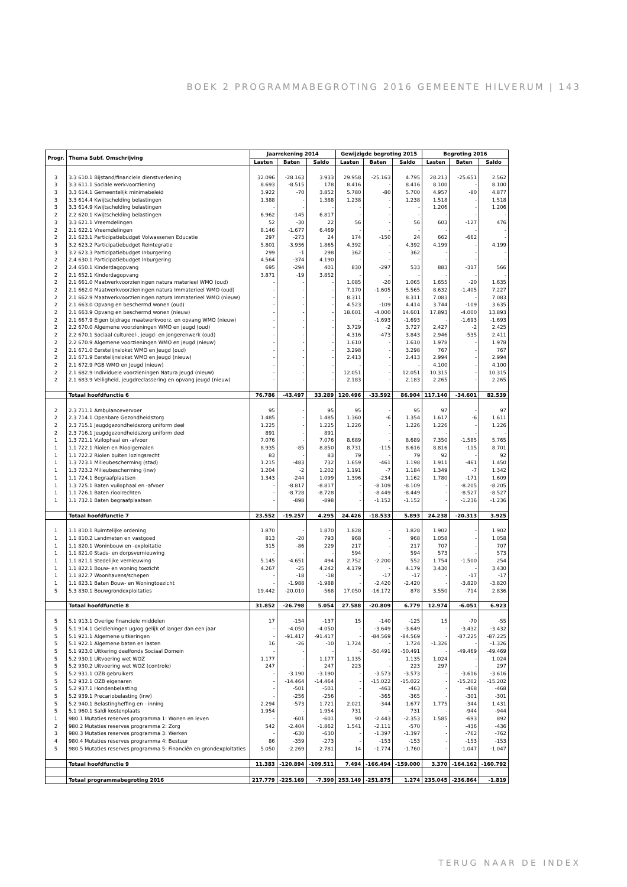BOEK 2 PROGRAMMABEGROTING 2016 GEMEENTE HILVERUM | 143
| Progr. | Thema Subf. Omschrijving | Jaarrekening 2014 | | | Gewijzigde begroting 2015 | | | Begroting 2016 | | |
| --- | --- | --- | --- | --- | --- | --- | --- | --- | --- | --- |
| | | Lasten | Baten | Saldo | Lasten | Baten | Saldo | Lasten | Baten | Saldo |
| 3 | 3.3 610.1 Bijstand/financiele dienstverlening | 32.096 | -28.163 | 3.933 | 29.958 | -25.163 | 4.795 | 28.213 | -25.651 | 2.562 |
| 3 | 3.3 611.1 Sociale werkvoorziening | 8.693 | -8.515 | 178 | 8.416 | - | 8.416 | 8.100 | - | 8.100 |
| 3 | 3.3 614.1 Gemeentelijk minimabeleid | 3.922 | -70 | 3.852 | 5.780 | -80 | 5.700 | 4.957 | -80 | 4.877 |
| 3 | 3.3 614.4 Kwijtschelding belastingen | 1.388 | - | 1.388 | 1.238 | - | 1.238 | 1.518 | - | 1.518 |
| 3 | 3.3 614.9 Kwijtschelding belastingen | - | - | - | - | - | - | 1.206 | - | 1.206 |
| 2 | 2.2 620.1 Kwijtschelding belastingen | 6.962 | -145 | 6.817 | - | - | - | - | - | - |
| 3 | 3.3 621.1 Vreemdelingen | 52 | -30 | 22 | 56 | - | 56 | 603 | -127 | 476 |
| 2 | 2.1 622.1 Vreemdelingen | 8.146 | -1.677 | 6.469 | - | - | - | - | - | - |
| 2 | 2.1 623.1 Participatiebudget Volwassenen Educatie | 297 | -273 | 24 | 174 | -150 | 24 | 662 | -662 | - |
| 3 | 3.2 623.2 Participatiebudget Reintegratie | 5.801 | -3.936 | 1.865 | 4.392 | - | 4.392 | 4.199 | - | 4.199 |
| 3 | 3.2 623.3 Participatiebudget Inburgering | 299 | -1 | 298 | 362 | - | 362 | - | - | - |
| 2 | 2.4 630.1 Participatiebudget Inburgering | 4.564 | -374 | 4.190 | - | - | - | - | - | - |
| 2 | 2.4 650.1 Kinderdagopvang | 695 | -294 | 401 | 830 | -297 | 533 | 883 | -317 | 566 |
| 2 | 2.1 652.1 Kinderdagopvang | 3.871 | -19 | 3.852 | - | - | - | - | - | - |
| 2 | 2.1 661.0 Maatwerkvoorzieningen natura materieel WMO (oud) | - | - | - | 1.085 | -20 | 1.065 | 1.655 | -20 | 1.635 |
| 2 | 2.1 662.0 Maatwerkvoorzieningen natura Immaterieel WMO (oud) | - | - | - | 7.170 | -1.605 | 5.565 | 8.632 | -1.405 | 7.227 |
| 2 | 2.1 662.9 Maatwerkvoorzieningen natura Immaterieel WMO (nieuw) | - | - | - | 8.311 | - | 8.311 | 7.083 | - | 7.083 |
| 2 | 2.1 663.0 Opvang en beschermd wonen (oud) | - | - | - | 4.523 | -109 | 4.414 | 3.744 | -109 | 3.635 |
| 2 | 2.1 663.9 Opvang en beschermd wonen (nieuw) | - | - | - | 18.601 | -4.000 | 14.601 | 17.893 | -4.000 | 13.893 |
| 2 | 2.1 667.9 Eigen bijdrage maatwerkvoorz. en opvang WMO (nieuw) | - | - | - | - | -1.693 | -1.693 | - | -1.693 | -1.693 |
| 2 | 2.2 670.0 Algemene voorzieningen WMO en jeugd (oud) | - | - | - | 3.729 | -2 | 3.727 | 2.427 | -2 | 2.425 |
| 2 | 2.2 670.1 Sociaal cultureel-, jeugd- en jongerenwerk (oud) | - | - | - | 4.316 | -473 | 3.843 | 2.946 | -535 | 2.411 |
| 2 | 2.2 670.9 Algemene voorzieningen WMO en jeugd (nieuw) | - | - | - | 1.610 | - | 1.610 | 1.978 | - | 1.978 |
| 2 | 2.1 671.0 Eerstelijnsloket WMO en Jeugd (oud) | - | - | - | 3.298 | - | 3.298 | 767 | - | 767 |
| 2 | 2.1 671.9 Eerstelijnsloket WMO en Jeugd (nieuw) | - | - | - | 2.413 | - | 2.413 | 2.994 | - | 2.994 |
| 2 | 2.1 672.9 PGB WMO en Jeugd (nieuw) | - | - | - | - | - | - | 4.100 | - | 4.100 |
| 2 | 2.1 682.9 Individuele voorzieningen Natura Jeugd (nieuw) | - | - | - | 12.051 | - | 12.051 | 10.315 | - | 10.315 |
| 2 | 2.1 683.9 Veiligheid, jeugdreclassering en opvang jeugd (nieuw) | - | - | - | 2.183 | - | 2.183 | 2.265 | - | 2.265 |
| | Totaal hoofdfunctie 6 | 76.786 | -43.497 | 33.289 | 120.496 | -33.592 | 86.904 | 117.140 | -34.601 | 82.539 |
| 2 | 2.3 711.1 Ambulancevervoer | 95 | - | 95 | 95 | - | 95 | 97 | - | 97 |
| 2 | 2.3 714.1 Openbare Gezondheidszorg | 1.485 | - | 1.485 | 1.360 | -6 | 1.354 | 1.617 | -6 | 1.611 |
| 2 | 2.3 715.1 Jeugdgezondheidszorg uniform deel | 1.225 | - | 1.225 | 1.226 | - | 1.226 | 1.226 | - | 1.226 |
| 2 | 2.3 716.1 Jeugdgezondheidszorg uniform deel | 891 | - | 891 | - | - | - | - | - | - |
| 1 | 1.3 721.1 Vuilophaal en -afvoer | 7.076 | - | 7.076 | 8.689 | - | 8.689 | 7.350 | -1.585 | 5.765 |
| 1 | 1.1 722.1 Riolen en Rioolgemalen | 8.935 | -85 | 8.850 | 8.731 | -115 | 8.616 | 8.816 | -115 | 8.701 |
| 1 | 1.1 722.2 Riolen buiten lozingsrecht | 83 | - | 83 | 79 | - | 79 | 92 | - | 92 |
| 1 | 1.3 723.1 Milieubescherming (stad) | 1.215 | -483 | 732 | 1.659 | -461 | 1.198 | 1.911 | -461 | 1.450 |
| 1 | 1.3 723.2 Milieubescherming (inw) | 1.204 | -2 | 1.202 | 1.191 | -7 | 1.184 | 1.349 | -7 | 1.342 |
| 1 | 1.1 724.1 Begraafplaatsen | 1.343 | -244 | 1.099 | 1.396 | -234 | 1.162 | 1.780 | -171 | 1.609 |
| 1 | 1.3 725.1 Baten vuilophaal en -afvoer | - | -8.817 | -8.817 | - | -8.109 | -8.109 | - | -8.205 | -8.205 |
| 1 | 1.1 726.1 Baten rioolrechten | - | -8.728 | -8.728 | - | -8.449 | -8.449 | - | -8.527 | -8.527 |
| 1 | 1.1 732.1 Baten begraafplaatsen | - | -898 | -898 | - | -1.152 | -1.152 | - | -1.236 | -1.236 |
| | Totaal hoofdfunctie 7 | 23.552 | -19.257 | 4.295 | 24.426 | -18.533 | 5.893 | 24.238 | -20.313 | 3.925 |
| 1 | 1.1 810.1 Ruimtelijke ordening | 1.870 | - | 1.870 | 1.828 | - | 1.828 | 1.902 | - | 1.902 |
| 1 | 1.1 810.2 Landmeten en vastgoed | 813 | -20 | 793 | 968 | - | 968 | 1.058 | - | 1.058 |
| 1 | 1.1 820.1 Woninbouw en -exploitatie | 315 | -86 | 229 | 217 | - | 217 | 707 | - | 707 |
| 1 | 1.1 821.0 Stads- en dorpsvernieuwing | - | - | - | 594 | - | 594 | 573 | - | 573 |
| 1 | 1.1 821.1 Stedelijke vernieuwing | 5.145 | -4.651 | 494 | 2.752 | -2.200 | 552 | 1.754 | -1.500 | 254 |
| 1 | 1.1 822.1 Bouw- en woning toezicht | 4.267 | -25 | 4.242 | 4.179 | - | 4.179 | 3.430 | - | 3.430 |
| 1 | 1.1 822.7 Woonhavens/schepen | - | -18 | -18 | - | -17 | -17 | - | -17 | -17 |
| 1 | 1.1 823.1 Baten Bouw- en Woningtoezicht | - | -1.988 | -1.988 | - | -2.420 | -2.420 | - | -3.820 | -3.820 |
| 5 | 5.3 830.1 Bouwgrondexploitaties | 19.442 | -20.010 | -568 | 17.050 | -16.172 | 878 | 3.550 | -714 | 2.836 |
| | Totaal hoofdfunctie 8 | 31.852 | -26.798 | 5.054 | 27.588 | -20.809 | 6.779 | 12.974 | -6.051 | 6.923 |
| 5 | 5.1 913.1 Overige financiele middelen | 17 | -154 | -137 | 15 | -140 | -125 | 15 | -70 | -55 |
| 5 | 5.1 914.1 Geldleningen ug/og gelijk of langer dan een jaar | - | -4.050 | -4.050 | - | -3.649 | -3.649 | - | -3.432 | -3.432 |
| 5 | 5.1 921.1 Algemene uitkeringen | - | -91.417 | -91.417 | - | -84.569 | -84.569 | - | -87.225 | -87.225 |
| 5 | 5.1 922.1 Algemene baten en lasten | 16 | -26 | -10 | 1.724 | - | 1.724 | -1.326 | - | -1.326 |
| 5 | 5.1 923.0 Uitkering deelfonds Sociaal Domein | - | - | - | - | -50.491 | -50.491 | - | -49.469 | -49.469 |
| 5 | 5.2 930.1 Uitvoering wet WOZ | 1.177 | - | 1.177 | 1.135 | - | 1.135 | 1.024 | - | 1.024 |
| 5 | 5.2 930.2 Uitvoering wet WOZ (controle) | 247 | - | 247 | 223 | - | 223 | 297 | - | 297 |
| 5 | 5.2 931.1 OZB gebruikers | - | -3.190 | -3.190 | - | -3.573 | -3.573 | - | -3.616 | -3.616 |
| 5 | 5.2 932.1 OZB eigenaren | - | -14.464 | -14.464 | - | -15.022 | -15.022 | - | -15.202 | -15.202 |
| 5 | 5.2 937.1 Hondenbelasting | - | -501 | -501 | - | -463 | -463 | - | -468 | -468 |
| 5 | 5.2 939.1 Precariobelasting (inw) | - | -256 | -256 | - | -365 | -365 | - | -301 | -301 |
| 5 | 5.2 940.1 Belastingheffing en - inning | 2.294 | -573 | 1.721 | 2.021 | -344 | 1.677 | 1.775 | -344 | 1.431 |
| 5 | 5.1 960.1 Saldi kostenplaats | 1.954 | - | 1.954 | 731 | - | 731 | - | -944 | -944 |
| 1 | 980.1 Mutaties reserves programma 1: Wonen en leven | - | -601 | -601 | 90 | -2.443 | -2.353 | 1.585 | -693 | 892 |
| 2 | 980.2 Mutaties reserves programma 2: Zorg | 542 | -2.404 | -1.862 | 1.541 | -2.111 | -570 | - | -436 | -436 |
| 3 | 980.3 Mutaties reserves programma 3: Werken | - | -630 | -630 | - | -1.397 | -1.397 | - | -762 | -762 |
| 4 | 980.4 Mutaties reserves programma 4: Bestuur | 86 | -359 | -273 | - | -153 | -153 | - | -153 | -153 |
| 5 | 980.5 Mutaties reserves programma 5: Financiën en grondexploitaties | 5.050 | -2.269 | 2.781 | 14 | -1.774 | -1.760 | - | -1.047 | -1.047 |
| | Totaal hoofdfunctie 9 | 11.383 | -120.894 | -109.511 | 7.494 | -166.494 | -159.000 | 3.370 | -164.162 | -160.792 |
| | Totaal programmabegroting 2016 | 217.779 | -225.169 | -7.390 | 253.149 | -251.875 | 1.274 | 235.045 | -236.864 | -1.819 |
TERUG NAAR DE INDEX